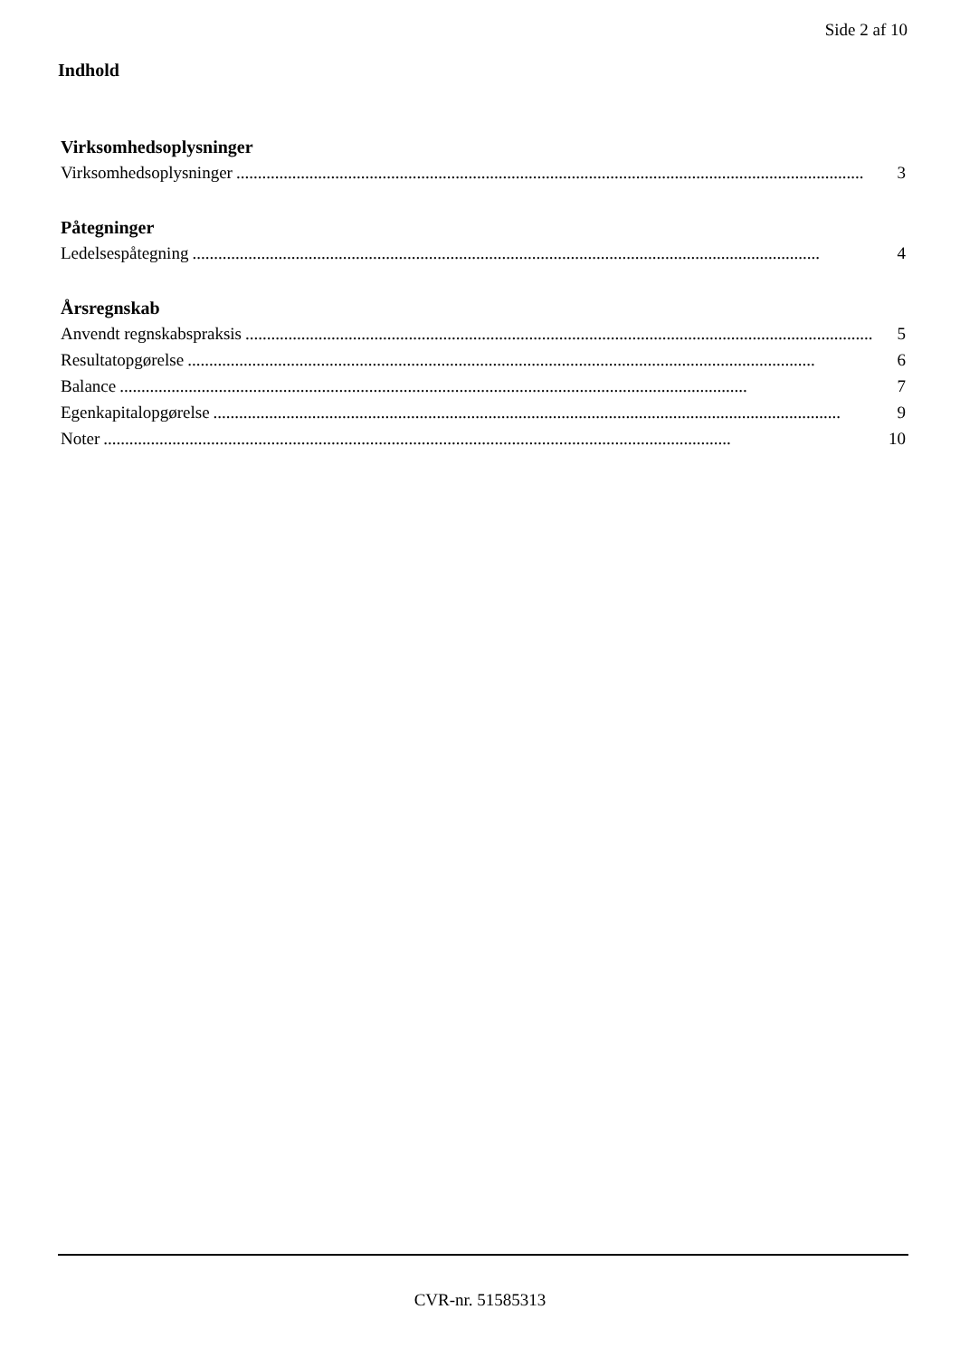Side 2 af 10
Indhold
Virksomhedsoplysninger
Virksomhedsoplysninger.................................................................................................................................................. 3
Påtegninger
Ledelsespåtegning.................................................................................................................................................. 4
Årsregnskab
Anvendt regnskabspraksis.................................................................................................................................................. 5
Resultatopgørelse.................................................................................................................................................. 6
Balance.................................................................................................................................................. 7
Egenkapitalopgørelse.................................................................................................................................................. 9
Noter.................................................................................................................................................. 10
CVR-nr. 51585313